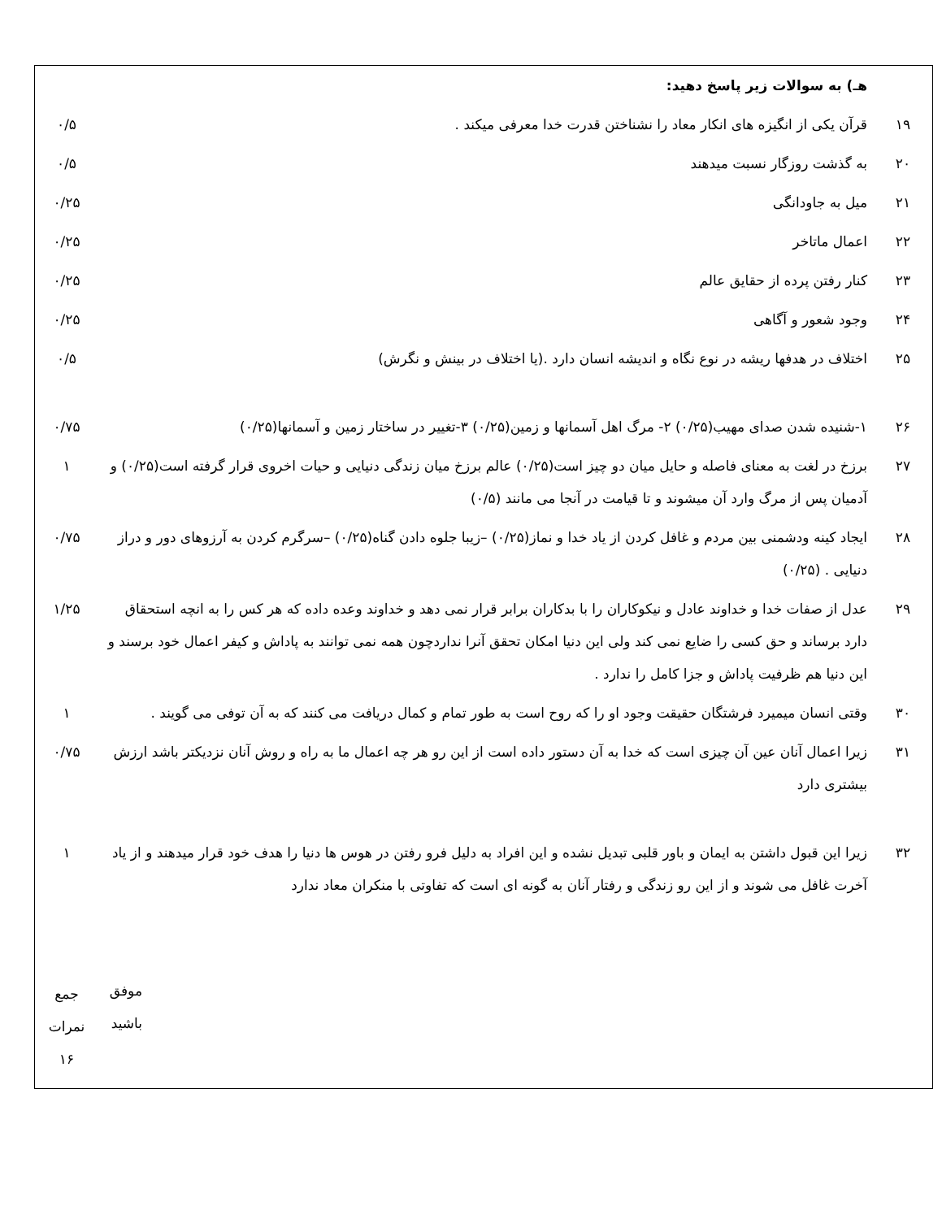| | هـ) به سوالات زیر پاسخ دهید: | |
| ۱۹ | قرآن یکی از انگیزه های انکار معاد را نشناختن قدرت خدا معرفی میکند . | ۰/۵ |
| ۲۰ | به گذشت روزگار نسبت میدهند | ۰/۵ |
| ۲۱ | میل به جاودانگی | ۰/۲۵ |
| ۲۲ | اعمال ماتاخر | ۰/۲۵ |
| ۲۳ | کنار رفتن پرده از حقایق عالم | ۰/۲۵ |
| ۲۴ | وجود شعور و آگاهی | ۰/۲۵ |
| ۲۵ | اختلاف در هدفها ریشه در نوع نگاه و اندیشه انسان دارد .(یا اختلاف در بینش و نگرش) | ۰/۵ |
| ۲۶ | ۱-شنیده شدن صدای مهیب(۰/۲۵) ۲- مرگ اهل آسمانها و زمین(۰/۲۵) ۳-تغییر در ساختار زمین و آسمانها(۰/۲۵) | ۰/۷۵ |
| ۲۷ | برزخ در لغت به معنای فاصله و حایل میان دو چیز است(۰/۲۵) عالم برزخ میان زندگی دنیایی و حیات اخروی قرار گرفته است(۰/۲۵) و آدمیان پس از مرگ وارد آن میشوند و تا قیامت در آنجا می مانند (۰/۵) | ۱ |
| ۲۸ | ایجاد کینه ودشمنی بین مردم و غافل کردن از یاد خدا و نماز(۰/۲۵) –زیبا جلوه دادن گناه(۰/۲۵) –سرگرم کردن به آرزوهای دور و دراز دنیایی . (۰/۲۵) | ۰/۷۵ |
| ۲۹ | عدل از صفات خدا و خداوند عادل و نیکوکاران را با بدکاران برابر قرار نمی دهد و خداوند وعده داده که هر کس را به انچه استحقاق دارد برساند و حق کسی را ضایع نمی کند ولی این دنیا امکان تحقق آنرا نداردچون همه نمی توانند به پاداش و کیفر اعمال خود برسند و این دنیا هم ظرفیت پاداش و جزا کامل را ندارد . | ۱/۲۵ |
| ۳۰ | وقتی انسان میمیرد فرشتگان حقیقت وجود او را که روح است به طور تمام و کمال دریافت می کنند که به آن توفی می گویند . | ۱ |
| ۳۱ | زیرا اعمال آنان عین آن چیزی است که خدا به آن دستور داده است از این رو هر چه اعمال ما به راه و روش آنان نزدیکتر باشد ارزش بیشتری دارد | ۰/۷۵ |
| ۳۲ | زیرا این قبول داشتن به ایمان و باور قلبی تبدیل نشده و این افراد به دلیل فرو رفتن در هوس ها دنیا را هدف خود قرار میدهند و از یاد آخرت غافل می شوند و از این رو زندگی و رفتار آنان به گونه ای است که تفاوتی با منکران معاد ندارد | ۱ |
| | موفق باشید | جمع نمرات ۱۶ |